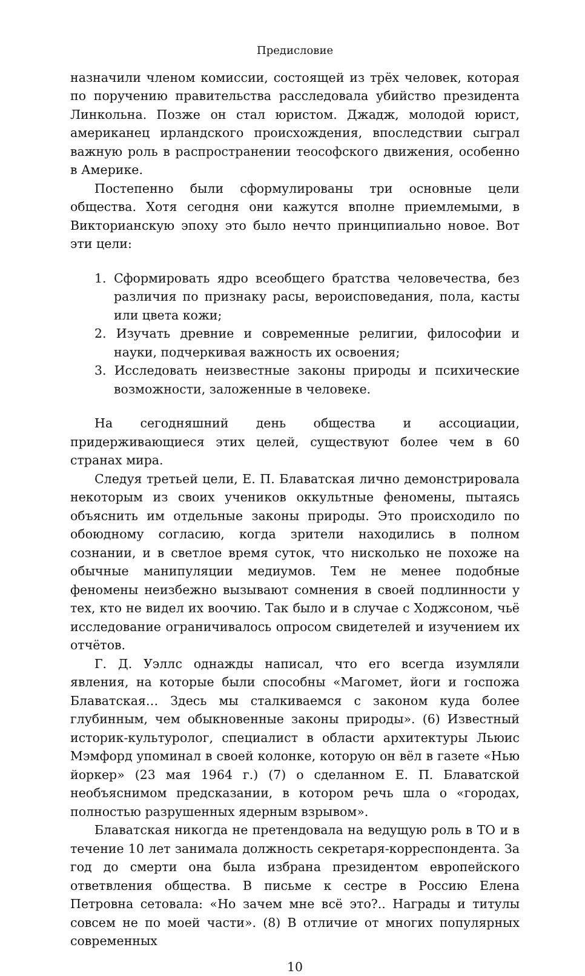Предисловие
назначили членом комиссии, состоящей из трёх человек, которая по поручению правительства расследовала убийство президента Линкольна. Позже он стал юристом. Джадж, молодой юрист, американец ирландского происхождения, впоследствии сыграл важную роль в распространении теософского движения, особенно в Америке.
Постепенно были сформулированы три основные цели общества. Хотя сегодня они кажутся вполне приемлемыми, в Викторианскую эпоху это было нечто принципиально новое. Вот эти цели:
1. Сформировать ядро всеобщего братства человечества, без различия по признаку расы, вероисповедания, пола, касты или цвета кожи;
2. Изучать древние и современные религии, философии и науки, подчеркивая важность их освоения;
3. Исследовать неизвестные законы природы и психические возможности, заложенные в человеке.
На сегодняшний день общества и ассоциации, придерживающиеся этих целей, существуют более чем в 60 странах мира.
Следуя третьей цели, Е. П. Блаватская лично демонстрировала некоторым из своих учеников оккультные феномены, пытаясь объяснить им отдельные законы природы. Это происходило по обоюдному согласию, когда зрители находились в полном сознании, и в светлое время суток, что нисколько не похоже на обычные манипуляции медиумов. Тем не менее подобные феномены неизбежно вызывают сомнения в своей подлинности у тех, кто не видел их воочию. Так было и в случае с Ходжсоном, чьё исследование ограничивалось опросом свидетелей и изучением их отчётов.
Г. Д. Уэллс однажды написал, что его всегда изумляли явления, на которые были способны «Магомет, йоги и госпожа Блаватская… Здесь мы сталкиваемся с законом куда более глубинным, чем обыкновенные законы природы». (6) Известный историк-культуролог, специалист в области архитектуры Льюис Мэмфорд упоминал в своей колонке, которую он вёл в газете «Нью йоркер» (23 мая 1964 г.) (7) о сделанном Е. П. Блаватской необъяснимом предсказании, в котором речь шла о «городах, полностью разрушенных ядерным взрывом».
Блаватская никогда не претендовала на ведущую роль в ТО и в течение 10 лет занимала должность секретаря-корреспондента. За год до смерти она была избрана президентом европейского ответвления общества. В письме к сестре в Россию Елена Петровна сетовала: «Но зачем мне всё это?.. Награды и титулы совсем не по моей части». (8) В отличие от многих популярных современных
10